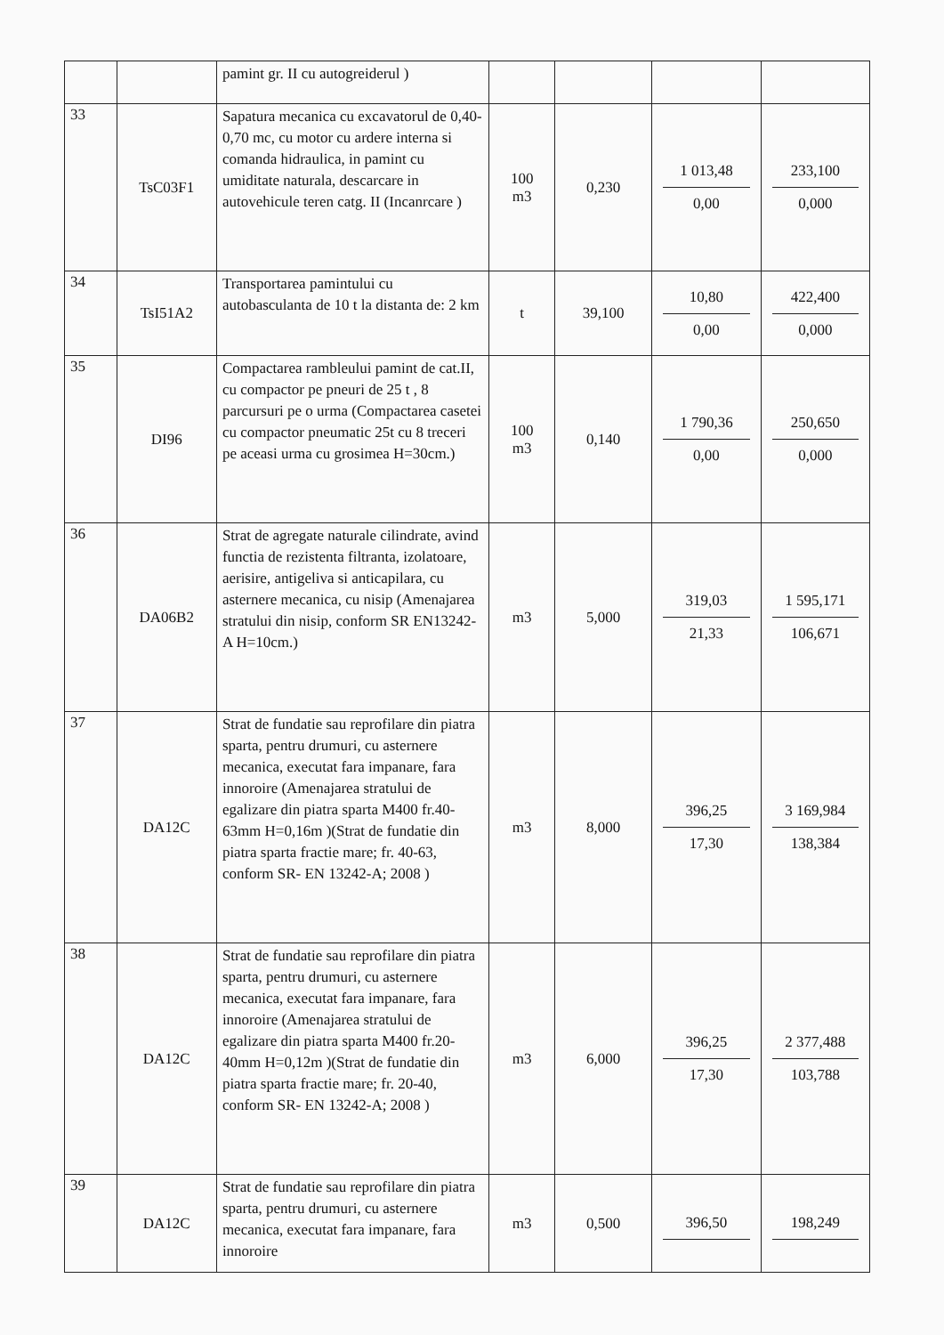| | | pamint gr. II cu autogreiderul ) | | | | |
| 33 | TsC03F1 | Sapatura mecanica cu excavatorul de 0,40-0,70 mc, cu motor cu ardere interna si comanda hidraulica, in pamint cu umiditate naturala, descarcare in autovehicule teren catg. II (Incanrcare ) | 100 m3 | 0,230 | 1 013,48 0,00 | 233,100 0,000 |
| 34 | TsI51A2 | Transportarea pamintului cu autobasculanta de 10 t la distanta de: 2 km | t | 39,100 | 10,80 0,00 | 422,400 0,000 |
| 35 | DI96 | Compactarea rambleului pamint de cat.II, cu compactor pe pneuri de 25 t , 8 parcursuri pe o urma (Compactarea casetei cu compactor pneumatic 25t cu 8 treceri pe aceasi urma cu grosimea H=30cm.) | 100 m3 | 0,140 | 1 790,36 0,00 | 250,650 0,000 |
| 36 | DA06B2 | Strat de agregate naturale cilindrate, avind functia de rezistenta filtranta, izolatoare, aerisire, antigeliva si anticapilara, cu asternere mecanica, cu nisip (Amenajarea stratului din nisip, conform SR EN13242-A H=10cm.) | m3 | 5,000 | 319,03 21,33 | 1 595,171 106,671 |
| 37 | DA12C | Strat de fundatie sau reprofilare din piatra sparta, pentru drumuri, cu asternere mecanica, executat fara impanare, fara innoroire (Amenajarea stratului de egalizare din piatra sparta M400 fr.40-63mm H=0,16m )(Strat de fundatie din piatra sparta fractie mare; fr. 40-63, conform SR- EN 13242-A; 2008 ) | m3 | 8,000 | 396,25 17,30 | 3 169,984 138,384 |
| 38 | DA12C | Strat de fundatie sau reprofilare din piatra sparta, pentru drumuri, cu asternere mecanica, executat fara impanare, fara innoroire (Amenajarea stratului de egalizare din piatra sparta M400 fr.20-40mm H=0,12m )(Strat de fundatie din piatra sparta fractie mare; fr. 20-40, conform SR- EN 13242-A; 2008 ) | m3 | 6,000 | 396,25 17,30 | 2 377,488 103,788 |
| 39 | DA12C | Strat de fundatie sau reprofilare din piatra sparta, pentru drumuri, cu asternere mecanica, executat fara impanare, fara innoroire | m3 | 0,500 | 396,50 | 198,249 |